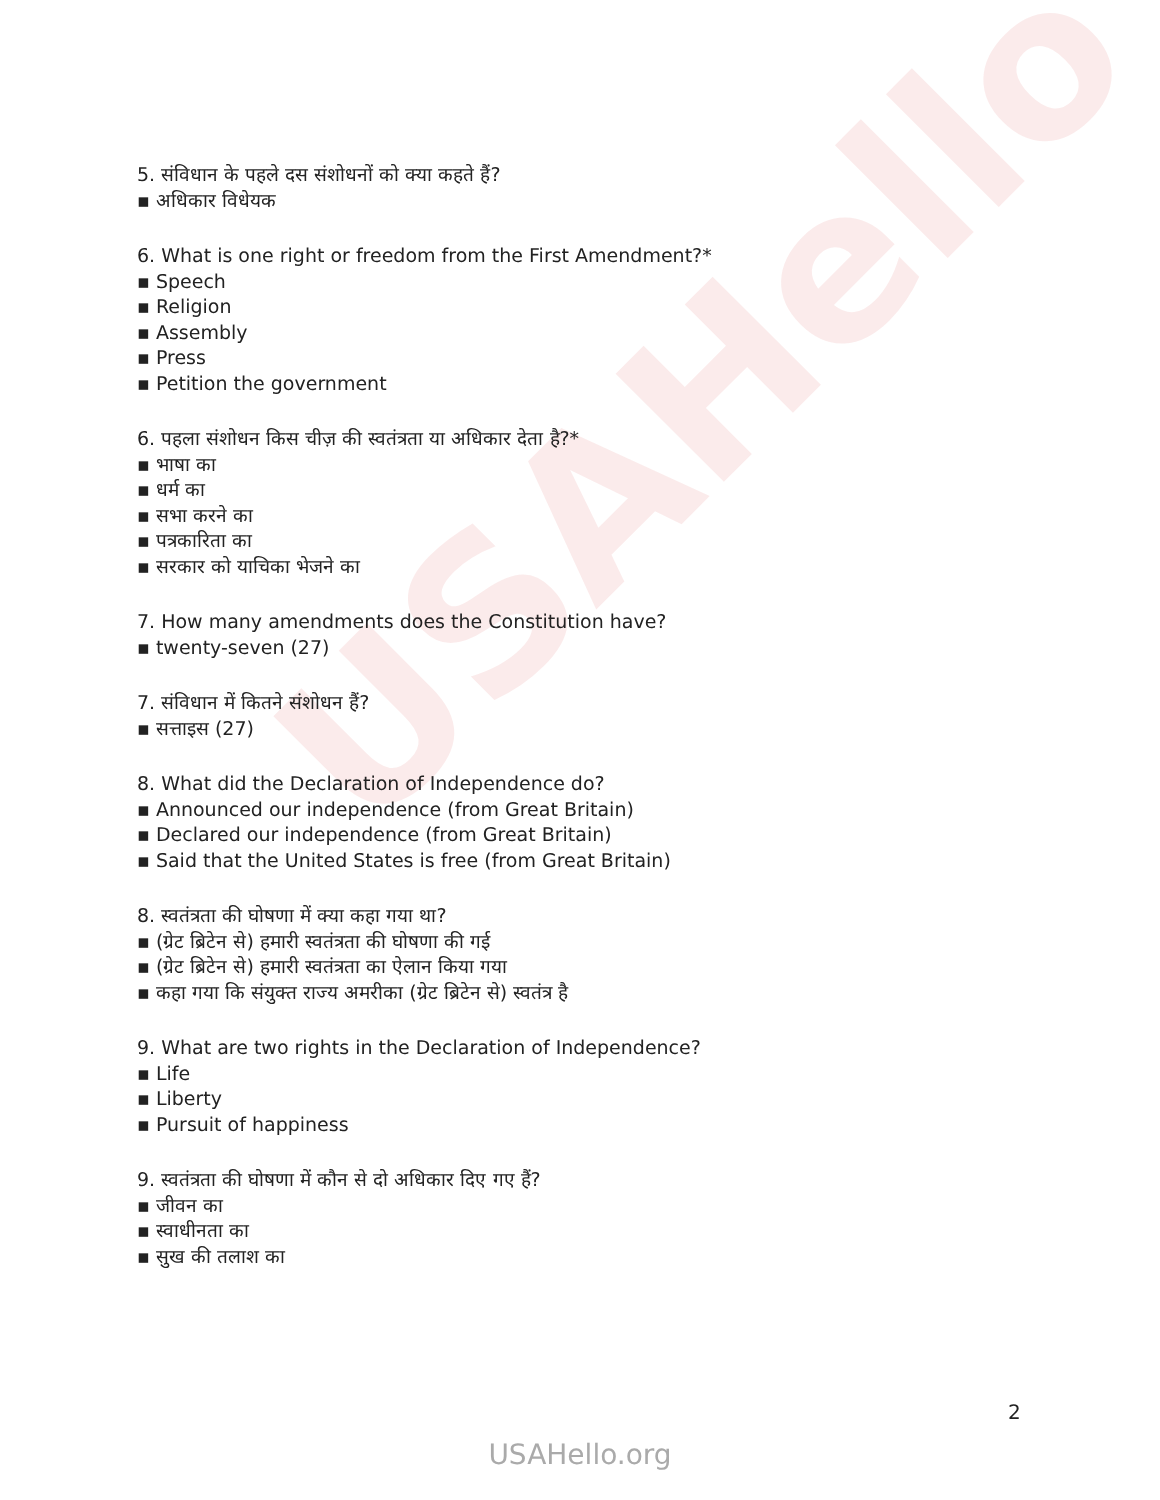USAHello
5. संविधान के पहले दस संशोधनों को क्या कहते हैं?
▪ अधिकार विधेयक
6. What is one right or freedom from the First Amendment?*
▪ Speech
▪ Religion
▪ Assembly
▪ Press
▪ Petition the government
6. पहला संशोधन किस चीज़ की स्वतंत्रता या अधिकार देता है?*
▪ भाषा का
▪ धर्म का
▪ सभा करने का
▪ पत्रकारिता का
▪ सरकार को याचिका भेजने का
7. How many amendments does the Constitution have?
▪ twenty-seven (27)
7. संविधान में कितने संशोधन हैं?
▪ सत्ताइस (27)
8. What did the Declaration of Independence do?
▪ Announced our independence (from Great Britain)
▪ Declared our independence (from Great Britain)
▪ Said that the United States is free (from Great Britain)
8. स्वतंत्रता की घोषणा में क्या कहा गया था?
▪ (ग्रेट ब्रिटेन से) हमारी स्वतंत्रता की घोषणा की गई
▪ (ग्रेट ब्रिटेन से) हमारी स्वतंत्रता का ऐलान किया गया
▪ कहा गया कि संयुक्त राज्य अमरीका (ग्रेट ब्रिटेन से) स्वतंत्र है
9. What are two rights in the Declaration of Independence?
▪ Life
▪ Liberty
▪ Pursuit of happiness
9. स्वतंत्रता की घोषणा में कौन से दो अधिकार दिए गए हैं?
▪ जीवन का
▪ स्वाधीनता का
▪ सुख की तलाश का
2
USAHello.org